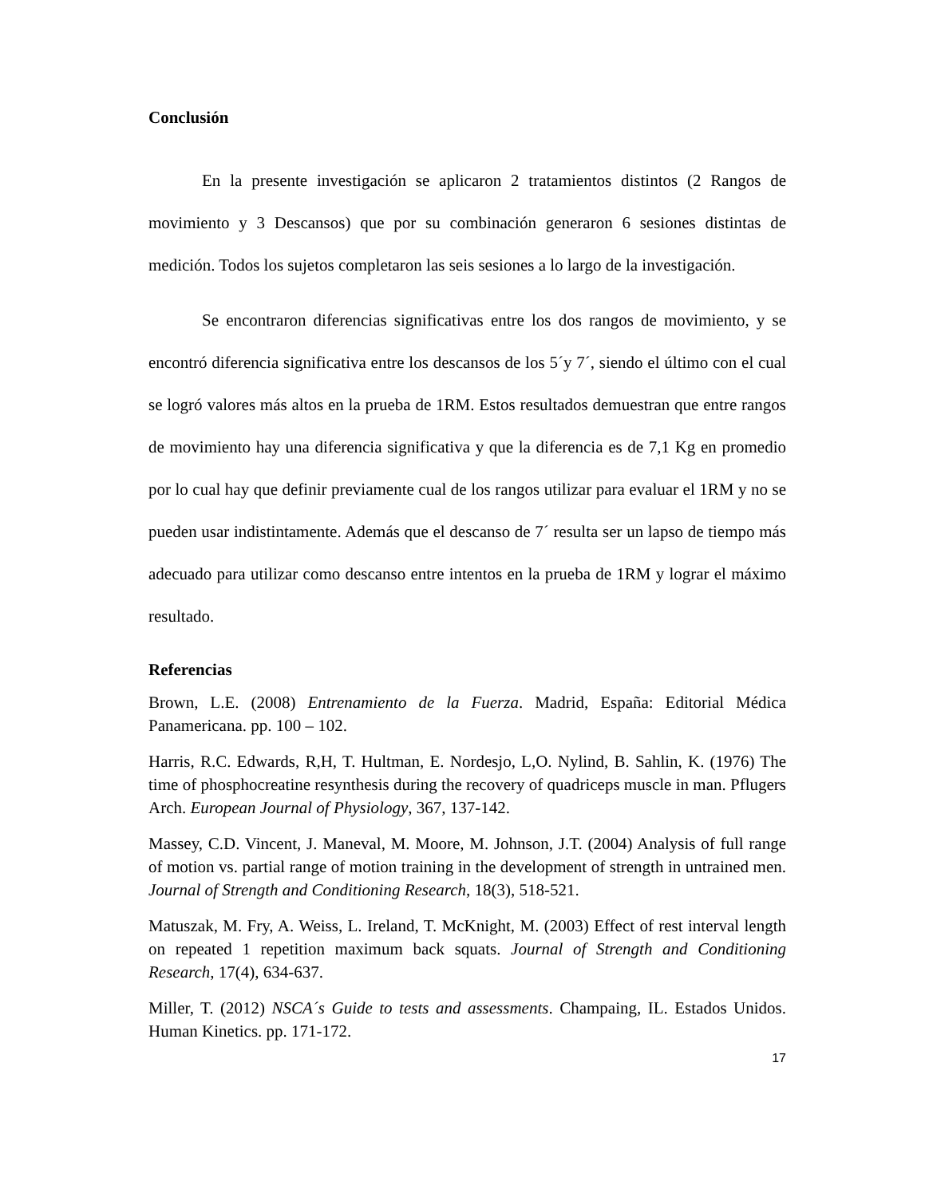Conclusión
En la presente investigación se aplicaron 2 tratamientos distintos (2 Rangos de movimiento y 3 Descansos) que por su combinación generaron 6 sesiones distintas de medición. Todos los sujetos completaron las seis sesiones a lo largo de la investigación.
Se encontraron diferencias significativas entre los dos rangos de movimiento, y se encontró diferencia significativa entre los descansos de los 5´y 7´, siendo el último con el cual se logró valores más altos en la prueba de 1RM. Estos resultados demuestran que entre rangos de movimiento hay una diferencia significativa y que la diferencia es de 7,1 Kg en promedio por lo cual hay que definir previamente cual de los rangos utilizar para evaluar el 1RM y no se pueden usar indistintamente. Además que el descanso de 7´ resulta ser un lapso de tiempo más adecuado para utilizar como descanso entre intentos en la prueba de 1RM y lograr el máximo resultado.
Referencias
Brown, L.E. (2008) Entrenamiento de la Fuerza. Madrid, España: Editorial Médica Panamericana. pp. 100 – 102.
Harris, R.C. Edwards, R,H, T. Hultman, E. Nordesjo, L,O. Nylind, B. Sahlin, K. (1976) The time of phosphocreatine resynthesis during the recovery of quadriceps muscle in man. Pflugers Arch. European Journal of Physiology, 367, 137-142.
Massey, C.D. Vincent, J. Maneval, M. Moore, M. Johnson, J.T. (2004) Analysis of full range of motion vs. partial range of motion training in the development of strength in untrained men. Journal of Strength and Conditioning Research, 18(3), 518-521.
Matuszak, M. Fry, A. Weiss, L. Ireland, T. McKnight, M. (2003) Effect of rest interval length on repeated 1 repetition maximum back squats. Journal of Strength and Conditioning Research, 17(4), 634-637.
Miller, T. (2012) NSCA´s Guide to tests and assessments. Champaing, IL. Estados Unidos. Human Kinetics. pp. 171-172.
17